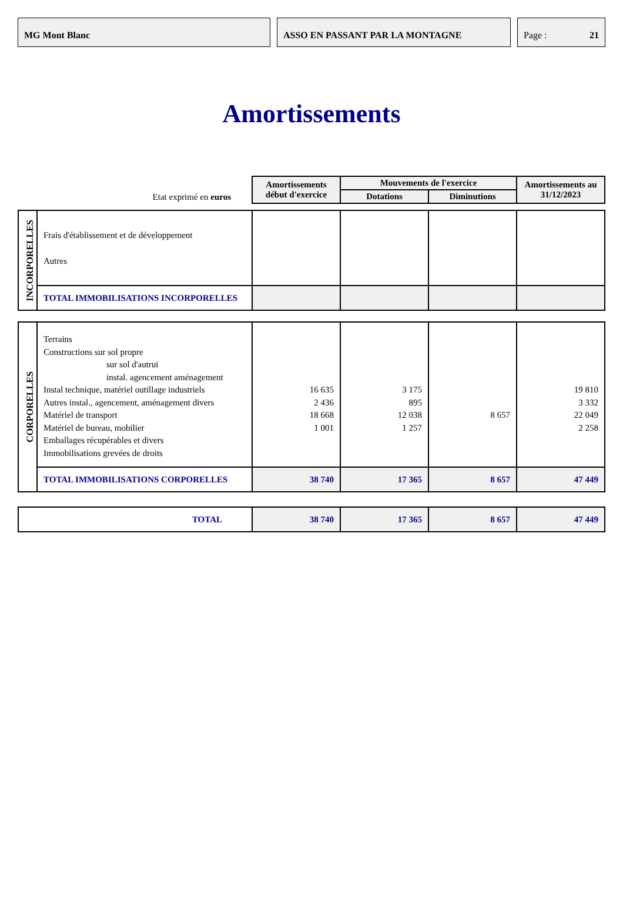MG Mont Blanc ASSO EN PASSANT PAR LA MONTAGNE Page : 21
Amortissements
| Etat exprimé en euros | | Amortissements début d'exercice | Mouvements de l'exercice | | Amortissements au 31/12/2023 |
| | | | Dotations | Diminutions | |
| INCORPORELLES | Frais d'établissement et de développement Autres | | | | |
| | TOTAL IMMOBILISATIONS INCORPORELLES | | | | |
| CORPORELLES | Terrains Constructions sur sol propre sur sol d'autrui instal. agencement aménagement Instal technique, matériel outillage industriels Autres instal., agencement, aménagement divers Matériel de transport Matériel de bureau, mobilier Emballages récupérables et divers Immobilisations grevées de droits | 16 635 2 436 18 668 1 001 | 3 175 895 12 038 1 257 | 8 657 | 19 810 3 332 22 049 2 258 |
| | TOTAL IMMOBILISATIONS CORPORELLES | 38 740 | 17 365 | 8 657 | 47 449 |
| TOTAL | | 38 740 | 17 365 | 8 657 | 47 449 |